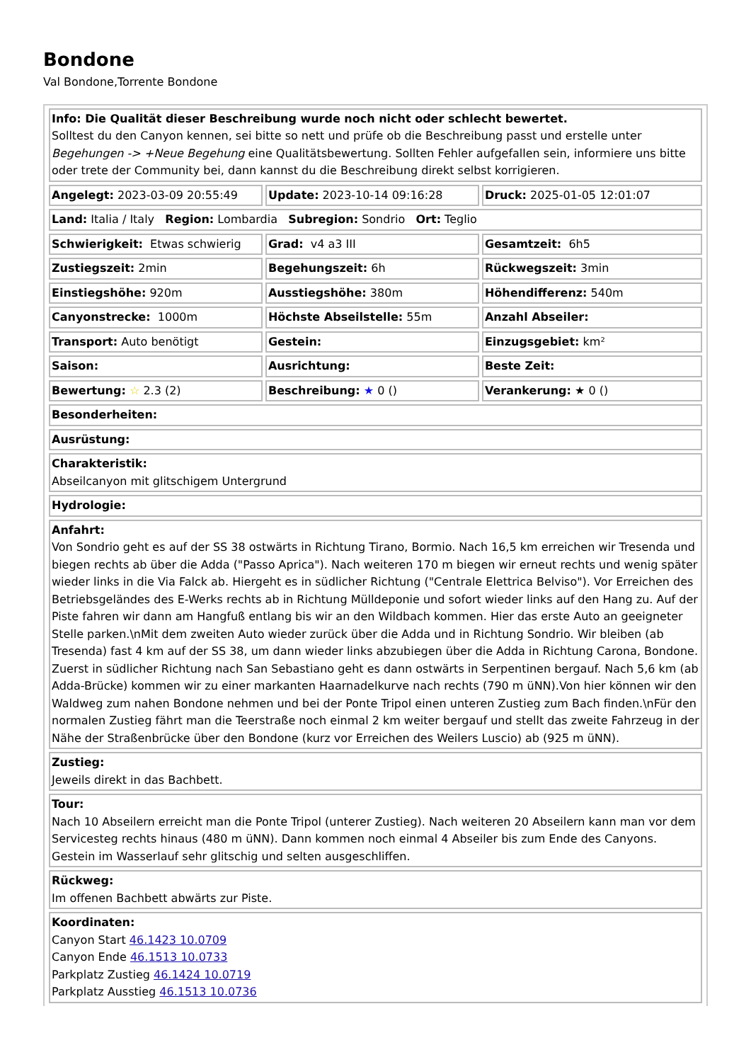Bondone
Val Bondone,Torrente Bondone
| Info: Die Qualität dieser Beschreibung wurde noch nicht oder schlecht bewertet. Solltest du den Canyon kennen, sei bitte so nett und prüfe ob die Beschreibung passt und erstelle unter Begehungen -> +Neue Begehung eine Qualitätsbewertung. Sollten Fehler aufgefallen sein, informiere uns bitte oder trete der Community bei, dann kannst du die Beschreibung direkt selbst korrigieren. | | |
| Angelegt: 2023-03-09 20:55:49 | Update: 2023-10-14 09:16:28 | Druck: 2025-01-05 12:01:07 |
| Land: Italia / Italy Region: Lombardia Subregion: Sondrio Ort: Teglio | | |
| Schwierigkeit: Etwas schwierig | Grad: v4 a3 III | Gesamtzeit: 6h5 |
| Zustiegszeit: 2min | Begehungszeit: 6h | Rückwegszeit: 3min |
| Einstiegshöhe: 920m | Ausstiegshöhe: 380m | Höhendifferenz: 540m |
| Canyonstrecke: 1000m | Höchste Abseilstelle: 55m | Anzahl Abseiler: |
| Transport: Auto benötigt | Gestein: | Einzugsgebiet: km² |
| Saison: | Ausrichtung: | Beste Zeit: |
| Bewertung: ☆ 2.3 (2) | Beschreibung: ★ 0 () | Verankerung: ★ 0 () |
| Besonderheiten: | | |
| Ausrüstung: | | |
| Charakteristik: Abseilcanyon mit glitschigem Untergrund | | |
| Hydrologie: | | |
| Anfahrt: Von Sondrio geht es auf der SS 38 ostwärts in Richtung Tirano, Bormio. Nach 16,5 km erreichen wir Tresenda und biegen rechts ab über die Adda ("Passo Aprica"). Nach weiteren 170 m biegen wir erneut rechts und wenig später wieder links in die Via Falck ab. Hiergeht es in südlicher Richtung ("Centrale Elettrica Belviso"). Vor Erreichen des Betriebsgeländes des E-Werks rechts ab in Richtung Mülldeponie und sofort wieder links auf den Hang zu. Auf der Piste fahren wir dann am Hangfuß entlang bis wir an den Wildbach kommen. Hier das erste Auto an geeigneter Stelle parken.\nMit dem zweiten Auto wieder zurück über die Adda und in Richtung Sondrio. Wir bleiben (ab Tresenda) fast 4 km auf der SS 38, um dann wieder links abzubiegen über die Adda in Richtung Carona, Bondone. Zuerst in südlicher Richtung nach San Sebastiano geht es dann ostwärts in Serpentinen bergauf. Nach 5,6 km (ab Adda-Brücke) kommen wir zu einer markanten Haarnadelkurve nach rechts (790 m üNN).Von hier können wir den Waldweg zum nahen Bondone nehmen und bei der Ponte Tripol einen unteren Zustieg zum Bach finden.\nFür den normalen Zustieg fährt man die Teerstraße noch einmal 2 km weiter bergauf und stellt das zweite Fahrzeug in der Nähe der Straßenbrücke über den Bondone (kurz vor Erreichen des Weilers Luscio) ab (925 m üNN). | | |
| Zustieg: Jeweils direkt in das Bachbett. | | |
| Tour: Nach 10 Abseilern erreicht man die Ponte Tripol (unterer Zustieg). Nach weiteren 20 Abseilern kann man vor dem Servicesteg rechts hinaus (480 m üNN). Dann kommen noch einmal 4 Abseiler bis zum Ende des Canyons. Gestein im Wasserlauf sehr glitschig und selten ausgeschliffen. | | |
| Rückweg: Im offenen Bachbett abwärts zur Piste. | | |
| Koordinaten: Canyon Start 46.1423 10.0709 Canyon Ende 46.1513 10.0733 Parkplatz Zustieg 46.1424 10.0719 Parkplatz Ausstieg 46.1513 10.0736 | | |